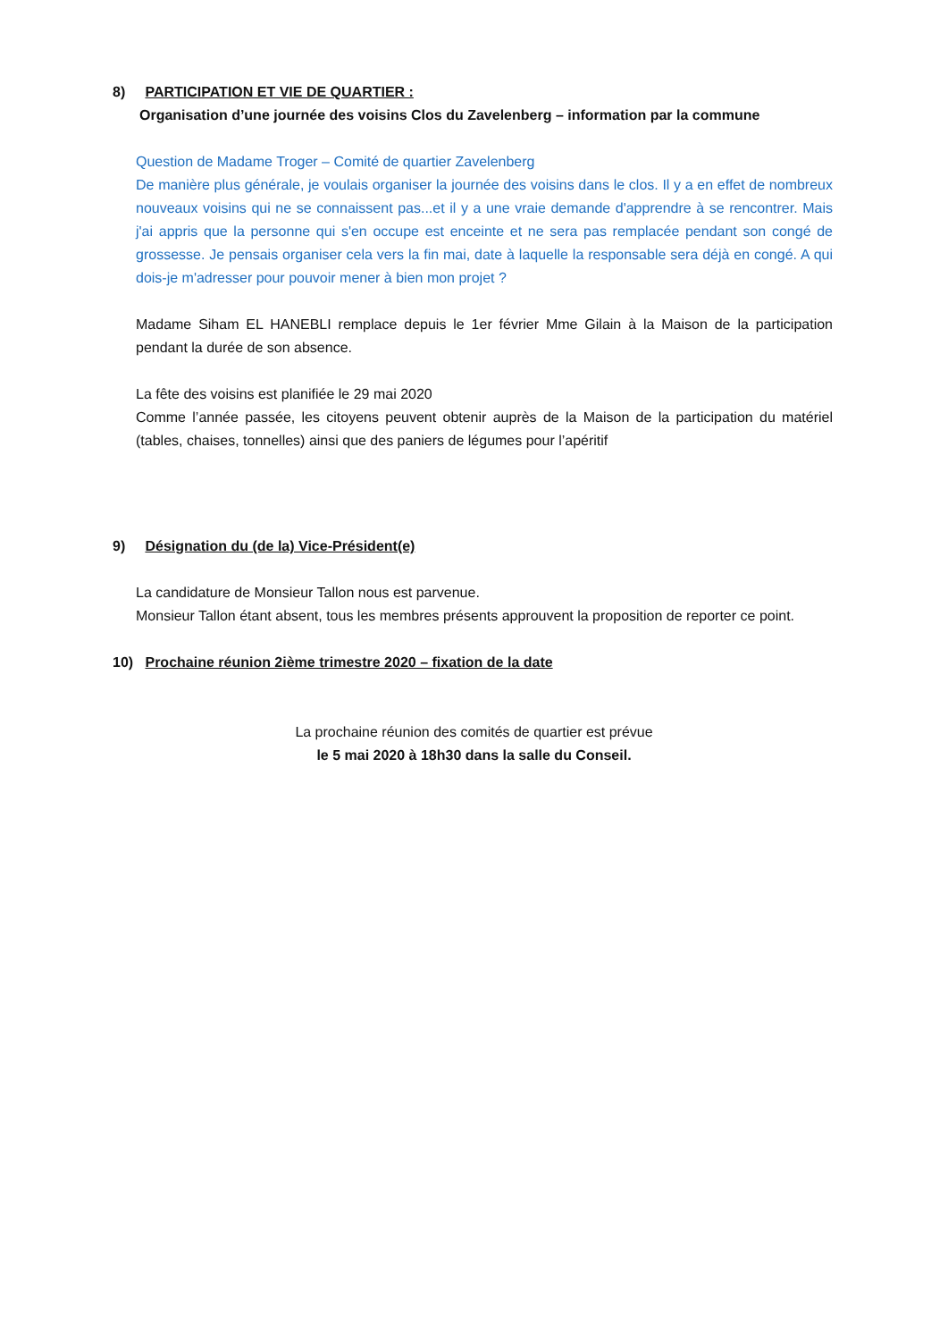8) PARTICIPATION ET VIE DE QUARTIER :
Organisation d’une journée des voisins Clos du Zavelenberg – information par la commune
Question de Madame Troger – Comité de quartier Zavelenberg
De manière plus générale, je voulais organiser la journée des voisins dans le clos. Il y a en effet de nombreux nouveaux voisins qui ne se connaissent pas...et il y a une vraie demande d'apprendre à se rencontrer. Mais j'ai appris que la personne qui s'en occupe est enceinte et ne sera pas remplacée pendant son congé de grossesse. Je pensais organiser cela vers la fin mai, date à laquelle la responsable sera déjà en congé. A qui dois-je m'adresser pour pouvoir mener à bien mon projet ?
Madame Siham EL HANEBLI remplace depuis le 1er février Mme Gilain à la Maison de la participation pendant la durée de son absence.
La fête des voisins est planifiée le 29 mai 2020
Comme l’année passée, les citoyens peuvent obtenir auprès de la Maison de la participation du matériel (tables, chaises, tonnelles) ainsi que des paniers de légumes pour l’apéritif
9) Désignation du (de la) Vice-Président(e)
La candidature de Monsieur Tallon nous est parvenue.
Monsieur Tallon étant absent, tous les membres présents approuvent la proposition de reporter ce point.
10) Prochaine réunion 2ième trimestre 2020 – fixation de la date
La prochaine réunion des comités de quartier est prévue
le 5 mai 2020 à 18h30 dans la salle du Conseil.